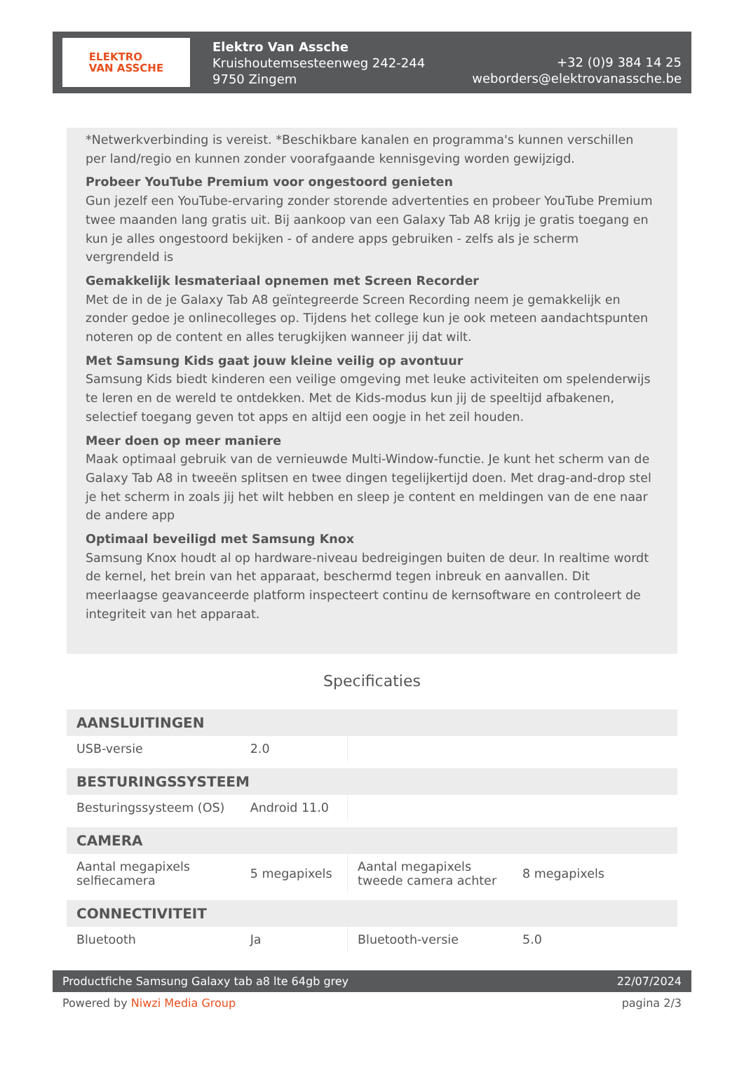ELEKTRO
VAN ASSCHE
Elektro Van Assche
Kruishoutemsesteenweg 242-244
9750 Zingem
+32 (0)9 384 14 25
weborders@elektrovanassche.be
*Netwerkverbinding is vereist. *Beschikbare kanalen en programma's kunnen verschillen per land/regio en kunnen zonder voorafgaande kennisgeving worden gewijzigd.
Probeer YouTube Premium voor ongestoord genieten
Gun jezelf een YouTube-ervaring zonder storende advertenties en probeer YouTube Premium twee maanden lang gratis uit. Bij aankoop van een Galaxy Tab A8 krijg je gratis toegang en kun je alles ongestoord bekijken - of andere apps gebruiken - zelfs als je scherm vergrendeld is
Gemakkelijk lesmateriaal opnemen met Screen Recorder
Met de in de je Galaxy Tab A8 geïntegreerde Screen Recording neem je gemakkelijk en zonder gedoe je onlinecolleges op. Tijdens het college kun je ook meteen aandachtspunten noteren op de content en alles terugkijken wanneer jij dat wilt.
Met Samsung Kids gaat jouw kleine veilig op avontuur
Samsung Kids biedt kinderen een veilige omgeving met leuke activiteiten om spelenderwijs te leren en de wereld te ontdekken. Met de Kids-modus kun jij de speeltijd afbakenen, selectief toegang geven tot apps en altijd een oogje in het zeil houden.
Meer doen op meer maniere
Maak optimaal gebruik van de vernieuwde Multi-Window-functie. Je kunt het scherm van de Galaxy Tab A8 in tweeën splitsen en twee dingen tegelijkertijd doen. Met drag-and-drop stel je het scherm in zoals jij het wilt hebben en sleep je content en meldingen van de ene naar de andere app
Optimaal beveiligd met Samsung Knox
Samsung Knox houdt al op hardware-niveau bedreigingen buiten de deur. In realtime wordt de kernel, het brein van het apparaat, beschermd tegen inbreuk en aanvallen. Dit meerlaagse geavanceerde platform inspecteert continu de kernsoftware en controleert de integriteit van het apparaat.
Specificaties
| AANSLUITINGEN | | | |
| --- | --- | --- | --- |
| USB-versie | 2.0 | | |
| BESTURINGSSYSTEEM | | | |
| Besturingssysteem (OS) | Android 11.0 | | |
| CAMERA | | | |
| Aantal megapixels selfiecamera | 5 megapixels | Aantal megapixels tweede camera achter | 8 megapixels |
| CONNECTIVITEIT | | | |
| Bluetooth | Ja | Bluetooth-versie | 5.0 |
Productfiche Samsung Galaxy tab a8 lte 64gb grey 22/07/2024
Powered by Niwzi Media Group pagina 2/3